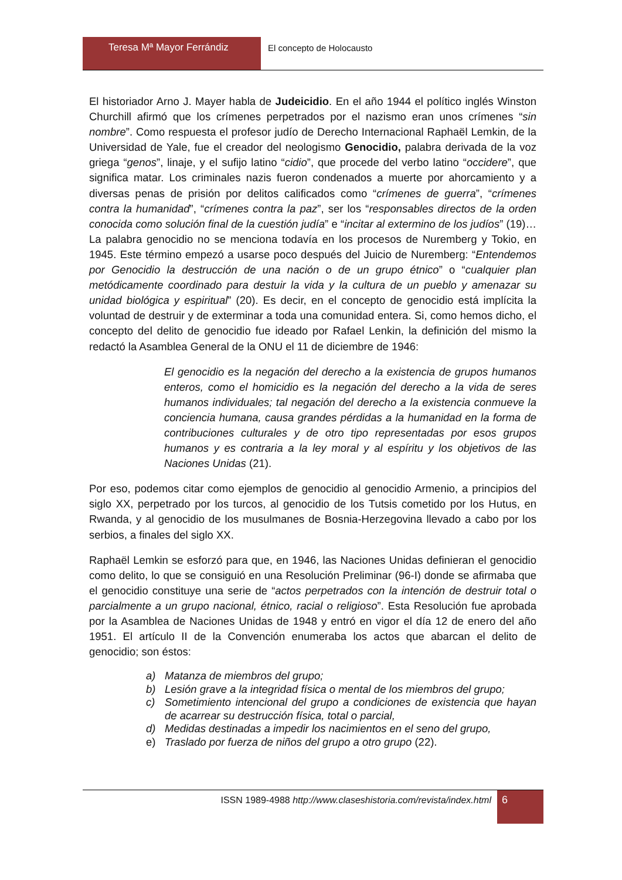Teresa Mª Mayor Ferrándiz El concepto de Holocausto
El historiador Arno J. Mayer habla de Judeicidio. En el año 1944 el político inglés Winston Churchill afirmó que los crímenes perpetrados por el nazismo eran unos crímenes “sin nombre”. Como respuesta el profesor judío de Derecho Internacional Raphaël Lemkin, de la Universidad de Yale, fue el creador del neologismo Genocidio, palabra derivada de la voz griega “genos”, linaje, y el sufijo latino “cidio”, que procede del verbo latino “occidere”, que significa matar. Los criminales nazis fueron condenados a muerte por ahorcamiento y a diversas penas de prisión por delitos calificados como “crímenes de guerra”, “crímenes contra la humanidad”, “crímenes contra la paz”, ser los “responsables directos de la orden conocida como solución final de la cuestión judía” e “incitar al extermino de los judíos” (19)… La palabra genocidio no se menciona todavía en los procesos de Nuremberg y Tokio, en 1945. Este término empezó a usarse poco después del Juicio de Nuremberg: “Entendemos por Genocidio la destrucción de una nación o de un grupo étnico” o “cualquier plan metódicamente coordinado para destuir la vida y la cultura de un pueblo y amenazar su unidad biológica y espiritual” (20). Es decir, en el concepto de genocidio está implícita la voluntad de destruir y de exterminar a toda una comunidad entera. Si, como hemos dicho, el concepto del delito de genocidio fue ideado por Rafael Lenkin, la definición del mismo la redactó la Asamblea General de la ONU el 11 de diciembre de 1946:
El genocidio es la negación del derecho a la existencia de grupos humanos enteros, como el homicidio es la negación del derecho a la vida de seres humanos individuales; tal negación del derecho a la existencia conmueve la conciencia humana, causa grandes pérdidas a la humanidad en la forma de contribuciones culturales y de otro tipo representadas por esos grupos humanos y es contraria a la ley moral y al espíritu y los objetivos de las Naciones Unidas (21).
Por eso, podemos citar como ejemplos de genocidio al genocidio Armenio, a principios del siglo XX, perpetrado por los turcos, al genocidio de los Tutsis cometido por los Hutus, en Rwanda, y al genocidio de los musulmanes de Bosnia-Herzegovina llevado a cabo por los serbios, a finales del siglo XX.
Raphaël Lemkin se esforzó para que, en 1946, las Naciones Unidas definieran el genocidio como delito, lo que se consiguió en una Resolución Preliminar (96-I) donde se afirmaba que el genocidio constituye una serie de “actos perpetrados con la intención de destruir total o parcialmente a un grupo nacional, étnico, racial o religioso”. Esta Resolución fue aprobada por la Asamblea de Naciones Unidas de 1948 y entró en vigor el día 12 de enero del año 1951. El artículo II de la Convención enumeraba los actos que abarcan el delito de genocidio; son éstos:
a) Matanza de miembros del grupo;
b) Lesión grave a la integridad física o mental de los miembros del grupo;
c) Sometimiento intencional del grupo a condiciones de existencia que hayan de acarrear su destrucción física, total o parcial,
d) Medidas destinadas a impedir los nacimientos en el seno del grupo,
e) Traslado por fuerza de niños del grupo a otro grupo (22).
ISSN 1989-4988 http://www.claseshistoria.com/revista/index.html
6